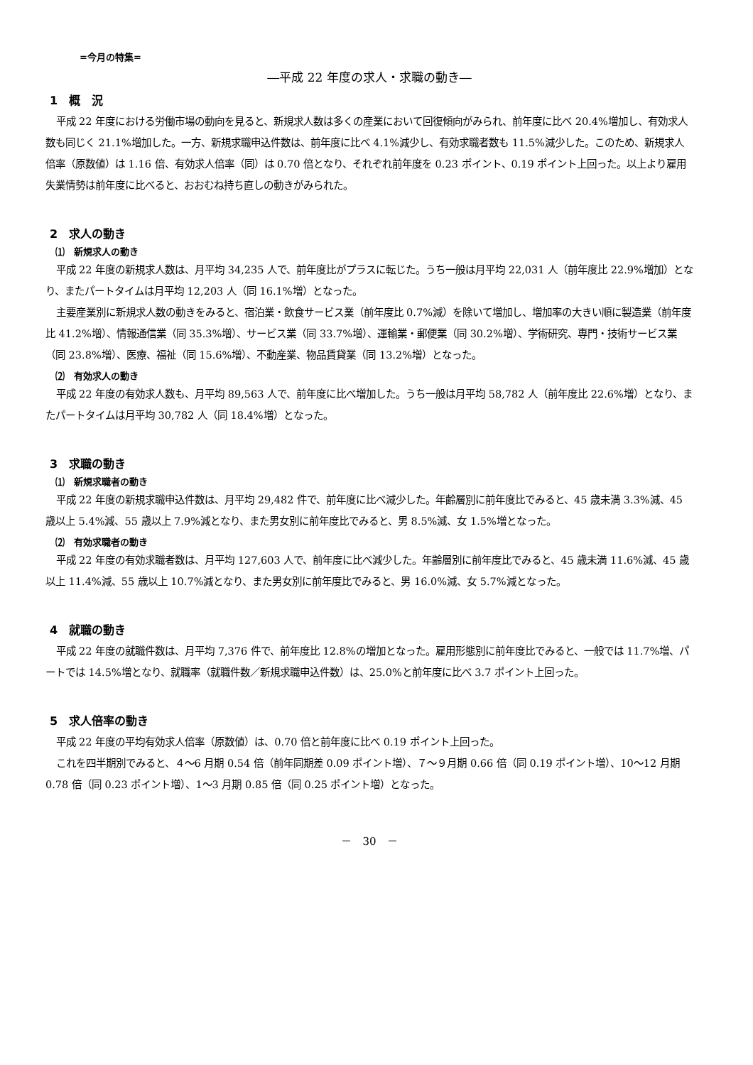=今月の特集=
―平成 22 年度の求人・求職の動き―
1　概　況
平成 22 年度における労働市場の動向を見ると、新規求人数は多くの産業において回復傾向がみられ、前年度に比べ 20.4%増加し、有効求人数も同じく 21.1%増加した。一方、新規求職申込件数は、前年度に比べ 4.1%減少し、有効求職者数も 11.5%減少した。このため、新規求人倍率（原数値）は 1.16 倍、有効求人倍率（同）は 0.70 倍となり、それぞれ前年度を 0.23 ポイント、0.19 ポイント上回った。以上より雇用失業情勢は前年度に比べると、おおむね持ち直しの動きがみられた。
2　求人の動き
⑴　新規求人の動き
平成 22 年度の新規求人数は、月平均 34,235 人で、前年度比がプラスに転じた。うち一般は月平均 22,031 人（前年度比 22.9%増加）となり、またパートタイムは月平均 12,203 人（同 16.1%増）となった。
主要産業別に新規求人数の動きをみると、宿泊業・飲食サービス業（前年度比 0.7%減）を除いて増加し、増加率の大きい順に製造業（前年度比 41.2%増）、情報通信業（同 35.3%増）、サービス業（同 33.7%増）、運輸業・郵便業（同 30.2%増）、学術研究、専門・技術サービス業（同 23.8%増）、医療、福祉（同 15.6%増）、不動産業、物品賃貸業（同 13.2%増）となった。
⑵　有効求人の動き
平成 22 年度の有効求人数も、月平均 89,563 人で、前年度に比べ増加した。うち一般は月平均 58,782 人（前年度比 22.6%増）となり、またパートタイムは月平均 30,782 人（同 18.4%増）となった。
3　求職の動き
⑴　新規求職者の動き
平成 22 年度の新規求職申込件数は、月平均 29,482 件で、前年度に比べ減少した。年齢層別に前年度比でみると、45 歳未満 3.3%減、45 歳以上 5.4%減、55 歳以上 7.9%減となり、また男女別に前年度比でみると、男 8.5%減、女 1.5%増となった。
⑵　有効求職者の動き
平成 22 年度の有効求職者数は、月平均 127,603 人で、前年度に比べ減少した。年齢層別に前年度比でみると、45 歳未満 11.6%減、45 歳以上 11.4%減、55 歳以上 10.7%減となり、また男女別に前年度比でみると、男 16.0%減、女 5.7%減となった。
4　就職の動き
平成 22 年度の就職件数は、月平均 7,376 件で、前年度比 12.8%の増加となった。雇用形態別に前年度比でみると、一般では 11.7%増、パートでは 14.5%増となり、就職率（就職件数／新規求職申込件数）は、25.0%と前年度に比べ 3.7 ポイント上回った。
5　求人倍率の動き
平成 22 年度の平均有効求人倍率（原数値）は、0.70 倍と前年度に比べ 0.19 ポイント上回った。
これを四半期別でみると、４～6 月期 0.54 倍（前年同期差 0.09 ポイント増）、７～９月期 0.66 倍（同 0.19 ポイント増）、10～12 月期 0.78 倍（同 0.23 ポイント増）、1～3 月期 0.85 倍（同 0.25 ポイント増）となった。
－　30　－